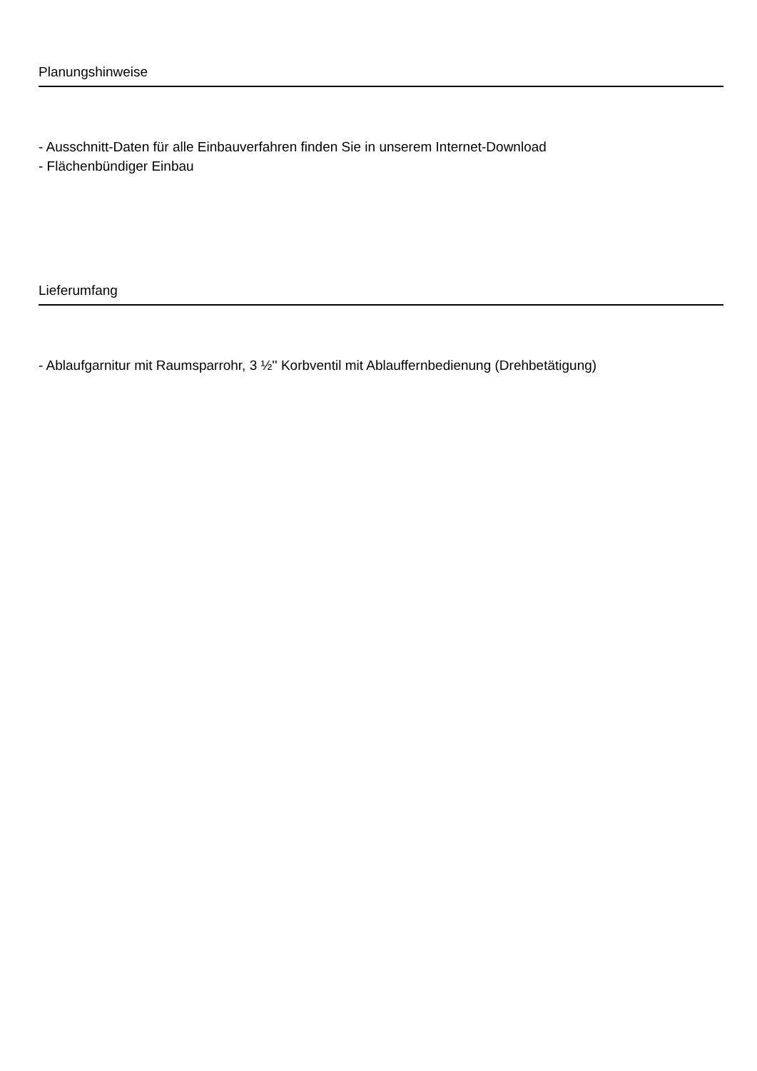Planungshinweise
- Ausschnitt-Daten für alle Einbauverfahren finden Sie in unserem Internet-Download
- Flächenbündiger Einbau
Lieferumfang
- Ablaufgarnitur mit Raumsparrohr, 3 ½'' Korbventil mit Ablauffernbedienung (Drehbetätigung)